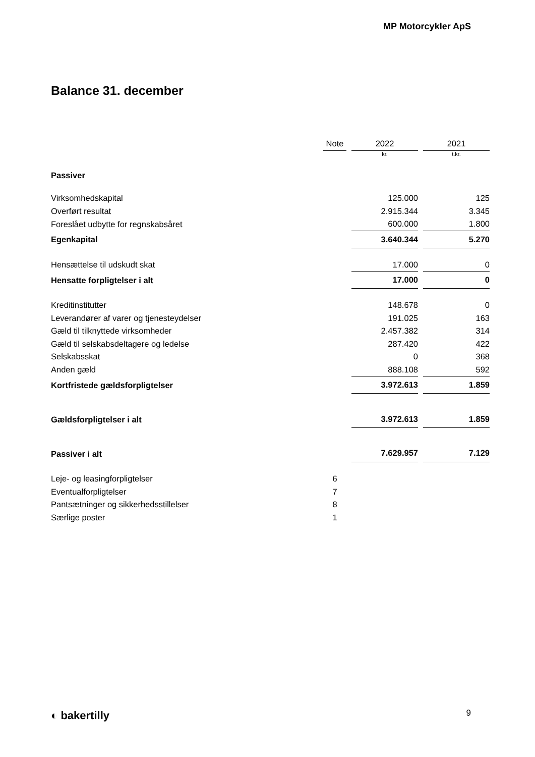MP Motorcykler ApS
Balance 31. december
| | Note | 2022 | 2021 |
| --- | --- | --- | --- |
| | | kr. | t.kr. |
| Passiver | | | |
| Virksomhedskapital | | 125.000 | 125 |
| Overført resultat | | 2.915.344 | 3.345 |
| Foreslået udbytte for regnskabsåret | | 600.000 | 1.800 |
| Egenkapital | | 3.640.344 | 5.270 |
| Hensættelse til udskudt skat | | 17.000 | 0 |
| Hensatte forpligtelser i alt | | 17.000 | 0 |
| Kreditinstitutter | | 148.678 | 0 |
| Leverandører af varer og tjenesteydelser | | 191.025 | 163 |
| Gæld til tilknyttede virksomheder | | 2.457.382 | 314 |
| Gæld til selskabsdeltagere og ledelse | | 287.420 | 422 |
| Selskabsskat | | 0 | 368 |
| Anden gæld | | 888.108 | 592 |
| Kortfristede gældsforpligtelser | | 3.972.613 | 1.859 |
| Gældsforpligtelser i alt | | 3.972.613 | 1.859 |
| Passiver i alt | | 7.629.957 | 7.129 |
| Leje- og leasingforpligtelser | 6 | | |
| Eventualforpligtelser | 7 | | |
| Pantsætninger og sikkerhedsstillelser | 8 | | |
| Særlige poster | 1 | | |
◐ bakertilly 9